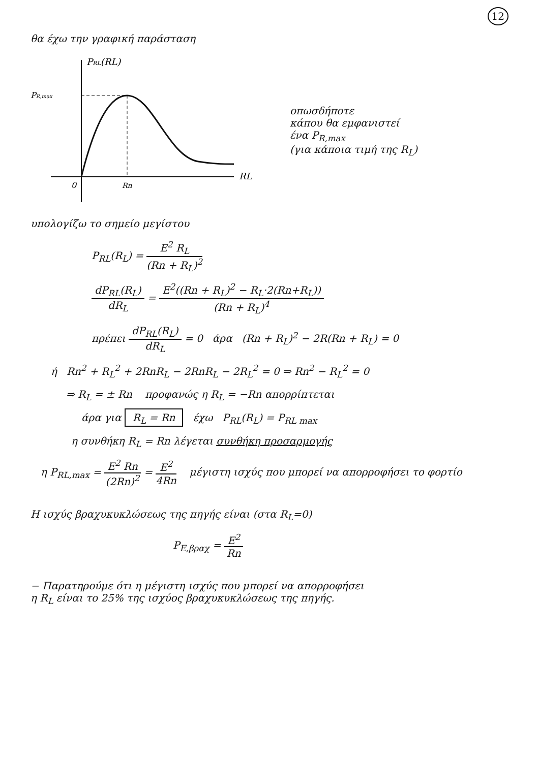12
θα έχω την γραφική παράσταση
PRL(RL)
PR,max
RL
0
Rn
οπωσδήποτε
κάπου θα εμφανιστεί
ένα P<sub>R,max</sub>
(για κάποια τιμή της R<sub>L</sub>)
υπολογίζω το σημείο μεγίστου
P<sub>RL</sub>(R<sub>L</sub>) = E<sup>2</sup> R<sub>L</sub> (Rn + R<sub>L</sub>)<sup>2</sup>
dP<sub>RL</sub>(R<sub>L</sub>) dR<sub>L</sub> = E<sup>2</sup>((Rn + R<sub>L</sub>)<sup>2</sup> − R<sub>L</sub>·2(Rn+R<sub>L</sub>)) (Rn + R<sub>L</sub>)<sup>4</sup>
πρέπει dP<sub>RL</sub>(R<sub>L</sub>) dR<sub>L</sub> = 0 άρα (Rn + R<sub>L</sub>)<sup>2</sup> − 2R(Rn + R<sub>L</sub>) = 0
ή Rn<sup>2</sup> + R<sub>L</sub><sup>2</sup> + 2RnR<sub>L</sub> − 2RnR<sub>L</sub> − 2R<sub>L</sub><sup>2</sup> = 0 ⇒ Rn<sup>2</sup> − R<sub>L</sub><sup>2</sup> = 0
⇒ R<sub>L</sub> = ± Rn προφανώς η R<sub>L</sub> = −Rn απορρίπτεται
άρα για R<sub>L</sub> = Rn έχω P<sub>RL</sub>(R<sub>L</sub>) = P<sub>RL max</sub>
η συνθήκη R<sub>L</sub> = Rn λέγεται συνθήκη προσαρμογής
η P<sub>RL,max</sub> = E<sup>2</sup> Rn (2Rn)<sup>2</sup> = E<sup>2</sup> 4Rn μέγιστη ισχύς που μπορεί να απορροφήσει το φορτίο
Η ισχύς βραχυκυκλώσεως της πηγής είναι (στα R<sub>L</sub>=0)
P<sub>E,βραχ</sub> = E<sup>2</sup> Rn
− Παρατηρούμε ότι η μέγιστη ισχύς που μπορεί να απορροφήσει
η R<sub>L</sub> είναι το 25% της ισχύος βραχυκυκλώσεως της πηγής.